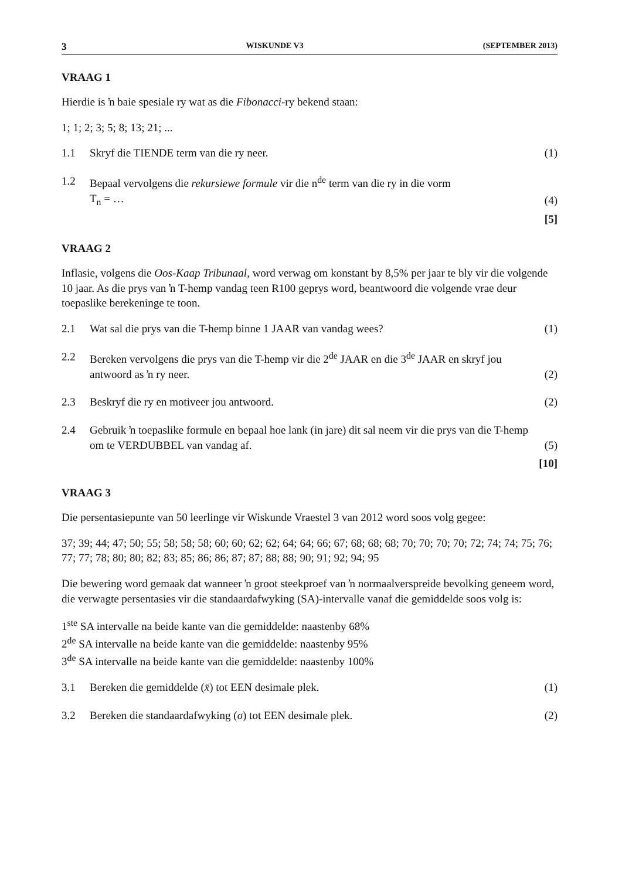3 WISKUNDE V3 (SEPTEMBER 2013)
VRAAG 1
Hierdie is ŉ baie spesiale ry wat as die Fibonacci-ry bekend staan:
1; 1; 2; 3; 5; 8; 13; 21; ...
1.1 Skryf die TIENDE term van die ry neer. (1)
1.2 Bepaal vervolgens die rekursiewe formule vir die n<sup>de</sup> term van die ry in die vorm
T<sub>n</sub> = … (4)
[5]
VRAAG 2
Inflasie, volgens die Oos-Kaap Tribunaal, word verwag om konstant by 8,5% per jaar te bly vir die volgende 10 jaar. As die prys van ŉ T-hemp vandag teen R100 geprys word, beantwoord die volgende vrae deur toepaslike berekeninge te toon.
2.1 Wat sal die prys van die T-hemp binne 1 JAAR van vandag wees? (1)
2.2 Bereken vervolgens die prys van die T-hemp vir die 2<sup>de</sup> JAAR en die 3<sup>de</sup> JAAR en skryf jou antwoord as ŉ ry neer. (2)
2.3 Beskryf die ry en motiveer jou antwoord. (2)
2.4 Gebruik ŉ toepaslike formule en bepaal hoe lank (in jare) dit sal neem vir die prys van die T-hemp om te VERDUBBEL van vandag af. (5)
[10]
VRAAG 3
Die persentasiepunte van 50 leerlinge vir Wiskunde Vraestel 3 van 2012 word soos volg gegee:
37; 39; 44; 47; 50; 55; 58; 58; 58; 60; 60; 62; 62; 64; 64; 66; 67; 68; 68; 68; 70; 70; 70; 70; 72; 74; 74; 75; 76; 77; 77; 78; 80; 80; 82; 83; 85; 86; 86; 87; 87; 88; 88; 90; 91; 92; 94; 95
Die bewering word gemaak dat wanneer ŉ groot steekproef van ŉ normaalverspreide bevolking geneem word, die verwagte persentasies vir die standaardafwyking (SA)-intervalle vanaf die gemiddelde soos volg is:
1<sup>ste</sup> SA intervalle na beide kante van die gemiddelde: naastenby 68%
2<sup>de</sup> SA intervalle na beide kante van die gemiddelde: naastenby 95%
3<sup>de</sup> SA intervalle na beide kante van die gemiddelde: naastenby 100%
3.1 Bereken die gemiddelde (x̄) tot EEN desimale plek. (1)
3.2 Bereken die standaardafwyking (σ) tot EEN desimale plek. (2)